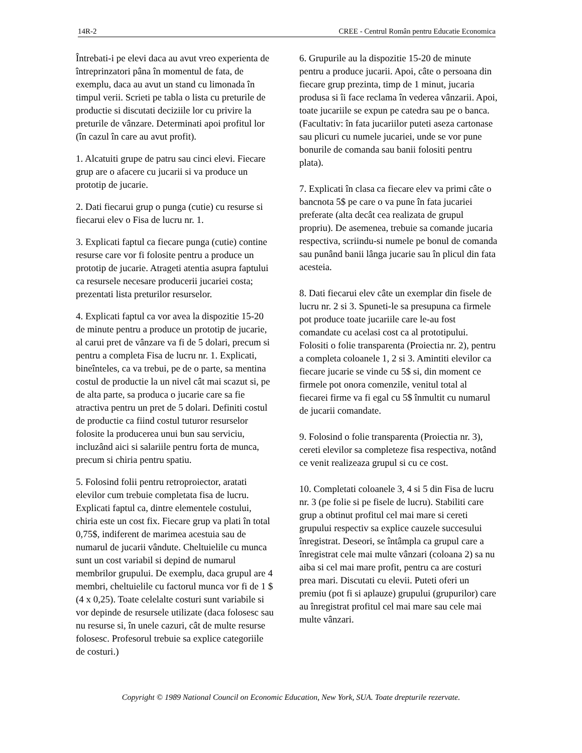14R-2 CREE - Centrul Român pentru Educatie Economica
Întrebati-i pe elevi daca au avut vreo experienta de întreprinzatori pâna în momentul de fata, de exemplu, daca au avut un stand cu limonada în timpul verii. Scrieti pe tabla o lista cu preturile de productie si discutati deciziile lor cu privire la preturile de vânzare. Determinati apoi profitul lor (în cazul în care au avut profit).
1. Alcatuiti grupe de patru sau cinci elevi. Fiecare grup are o afacere cu jucarii si va produce un prototip de jucarie.
2. Dati fiecarui grup o punga (cutie) cu resurse si fiecarui elev o Fisa de lucru nr. 1.
3. Explicati faptul ca fiecare punga (cutie) contine resurse care vor fi folosite pentru a produce un prototip de jucarie. Atrageti atentia asupra faptului ca resursele necesare producerii jucariei costa; prezentati lista preturilor resurselor.
4. Explicati faptul ca vor avea la dispozitie 15-20 de minute pentru a produce un prototip de jucarie, al carui pret de vânzare va fi de 5 dolari, precum si pentru a completa Fisa de lucru nr. 1. Explicati, bineînteles, ca va trebui, pe de o parte, sa mentina costul de productie la un nivel cât mai scazut si, pe de alta parte, sa produca o jucarie care sa fie atractiva pentru un pret de 5 dolari. Definiti costul de productie ca fiind costul tuturor resurselor folosite la producerea unui bun sau serviciu, incluzând aici si salariile pentru forta de munca, precum si chiria pentru spatiu.
5. Folosind folii pentru retroproiector, aratati elevilor cum trebuie completata fisa de lucru. Explicati faptul ca, dintre elementele costului, chiria este un cost fix. Fiecare grup va plati în total 0,75$, indiferent de marimea acestuia sau de numarul de jucarii vândute. Cheltuielile cu munca sunt un cost variabil si depind de numarul membrilor grupului. De exemplu, daca grupul are 4 membri, cheltuielile cu factorul munca vor fi de 1 $ (4 x 0,25). Toate celelalte costuri sunt variabile si vor depinde de resursele utilizate (daca folosesc sau nu resurse si, în unele cazuri, cât de multe resurse folosesc. Profesorul trebuie sa explice categoriile de costuri.)
6. Grupurile au la dispozitie 15-20 de minute pentru a produce jucarii. Apoi, câte o persoana din fiecare grup prezinta, timp de 1 minut, jucaria produsa si îi face reclama în vederea vânzarii. Apoi, toate jucariile se expun pe catedra sau pe o banca. (Facultativ: în fata jucariilor puteti aseza cartonase sau plicuri cu numele jucariei, unde se vor pune bonurile de comanda sau banii folositi pentru plata).
7. Explicati în clasa ca fiecare elev va primi câte o bancnota 5$ pe care o va pune în fata jucariei preferate (alta decât cea realizata de grupul propriu). De asemenea, trebuie sa comande jucaria respectiva, scriindu-si numele pe bonul de comanda sau punând banii lânga jucarie sau în plicul din fata acesteia.
8. Dati fiecarui elev câte un exemplar din fisele de lucru nr. 2 si 3. Spuneti-le sa presupuna ca firmele pot produce toate jucariile care le-au fost comandate cu acelasi cost ca al prototipului. Folositi o folie transparenta (Proiectia nr. 2), pentru a completa coloanele 1, 2 si 3. Amintiti elevilor ca fiecare jucarie se vinde cu 5$ si, din moment ce firmele pot onora comenzile, venitul total al fiecarei firme va fi egal cu 5$ înmultit cu numarul de jucarii comandate.
9. Folosind o folie transparenta (Proiectia nr. 3), cereti elevilor sa completeze fisa respectiva, notând ce venit realizeaza grupul si cu ce cost.
10. Completati coloanele 3, 4 si 5 din Fisa de lucru nr. 3 (pe folie si pe fisele de lucru). Stabiliti care grup a obtinut profitul cel mai mare si cereti grupului respectiv sa explice cauzele succesului înregistrat. Deseori, se întâmpla ca grupul care a înregistrat cele mai multe vânzari (coloana 2) sa nu aiba si cel mai mare profit, pentru ca are costuri prea mari. Discutati cu elevii. Puteti oferi un premiu (pot fi si aplauze) grupului (grupurilor) care au înregistrat profitul cel mai mare sau cele mai multe vânzari.
Copyright © 1989 National Council on Economic Education, New York, SUA. Toate drepturile rezervate.